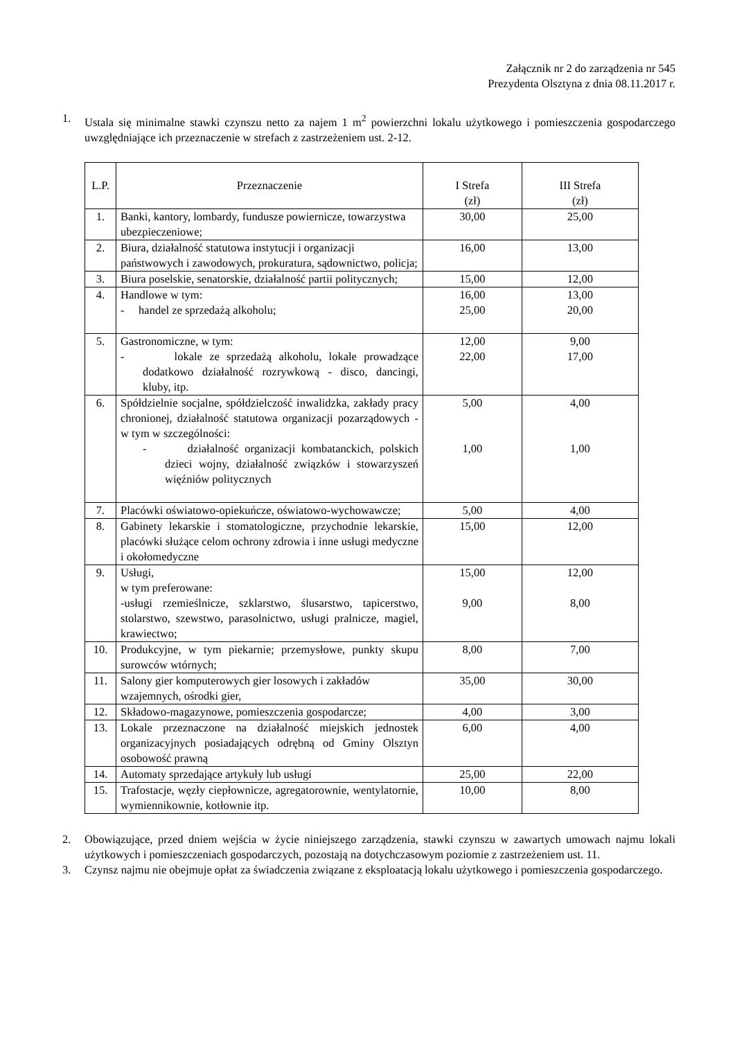Załącznik nr 2 do zarządzenia nr 545
Prezydenta Olsztyna z dnia 08.11.2017 r.
1. Ustala się minimalne stawki czynszu netto za najem 1 m<sup>2</sup> powierzchni lokalu użytkowego i pomieszczenia gospodarczego uwzględniające ich przeznaczenie w strefach z zastrzeżeniem ust. 2-12.
| L.P. | Przeznaczenie | I Strefa (zł) | III Strefa (zł) |
| --- | --- | --- | --- |
| 1. | Banki, kantory, lombardy, fundusze powiernicze, towarzystwa ubezpieczeniowe; | 30,00 | 25,00 |
| 2. | Biura, działalność statutowa instytucji i organizacji państwowych i zawodowych, prokuratura, sądownictwo, policja; | 16,00 | 13,00 |
| 3. | Biura poselskie, senatorskie, działalność partii politycznych; | 15,00 | 12,00 |
| 4. | Handlowe w tym: - handel ze sprzedażą alkoholu; | 16,00 25,00 | 13,00 20,00 |
| 5. | Gastronomiczne, w tym: - lokale ze sprzedażą alkoholu, lokale prowadzące dodatkowo działalność rozrywkową - disco, dancingi, kluby, itp. | 12,00 22,00 | 9,00 17,00 |
| 6. | Spółdzielnie socjalne, spółdzielczość inwalidzka, zakłady pracy chronionej, działalność statutowa organizacji pozarządowych - w tym w szczególności: - działalność organizacji kombatanckich, polskich dzieci wojny, działalność związków i stowarzyszeń więźniów politycznych | 5,00 1,00 | 4,00 1,00 |
| 7. | Placówki oświatowo-opiekuńcze, oświatowo-wychowawcze; | 5,00 | 4,00 |
| 8. | Gabinety lekarskie i stomatologiczne, przychodnie lekarskie, placówki służące celom ochrony zdrowia i inne usługi medyczne i okołomedyczne | 15,00 | 12,00 |
| 9. | Usługi, w tym preferowane: -usługi rzemieślnicze, szklarstwo, ślusarstwo, tapicerstwo, stolarstwo, szewstwo, parasolnictwo, usługi pralnicze, magiel, krawiectwo; | 15,00 9,00 | 12,00 8,00 |
| 10. | Produkcyjne, w tym piekarnie; przemysłowe, punkty skupu surowców wtórnych; | 8,00 | 7,00 |
| 11. | Salony gier komputerowych gier losowych i zakładów wzajemnych, ośrodki gier, | 35,00 | 30,00 |
| 12. | Składowo-magazynowe, pomieszczenia gospodarcze; | 4,00 | 3,00 |
| 13. | Lokale przeznaczone na działalność miejskich jednostek organizacyjnych posiadających odrębną od Gminy Olsztyn osobowość prawną | 6,00 | 4,00 |
| 14. | Automaty sprzedające artykuły lub usługi | 25,00 | 22,00 |
| 15. | Trafostacje, węzły ciepłownicze, agregatorownie, wentylatornie, wymiennikownie, kotłownie itp. | 10,00 | 8,00 |
2. Obowiązujące, przed dniem wejścia w życie niniejszego zarządzenia, stawki czynszu w zawartych umowach najmu lokali użytkowych i pomieszczeniach gospodarczych, pozostają na dotychczasowym poziomie z zastrzeżeniem ust. 11.
3. Czynsz najmu nie obejmuje opłat za świadczenia związane z eksploatacją lokalu użytkowego i pomieszczenia gospodarczego.